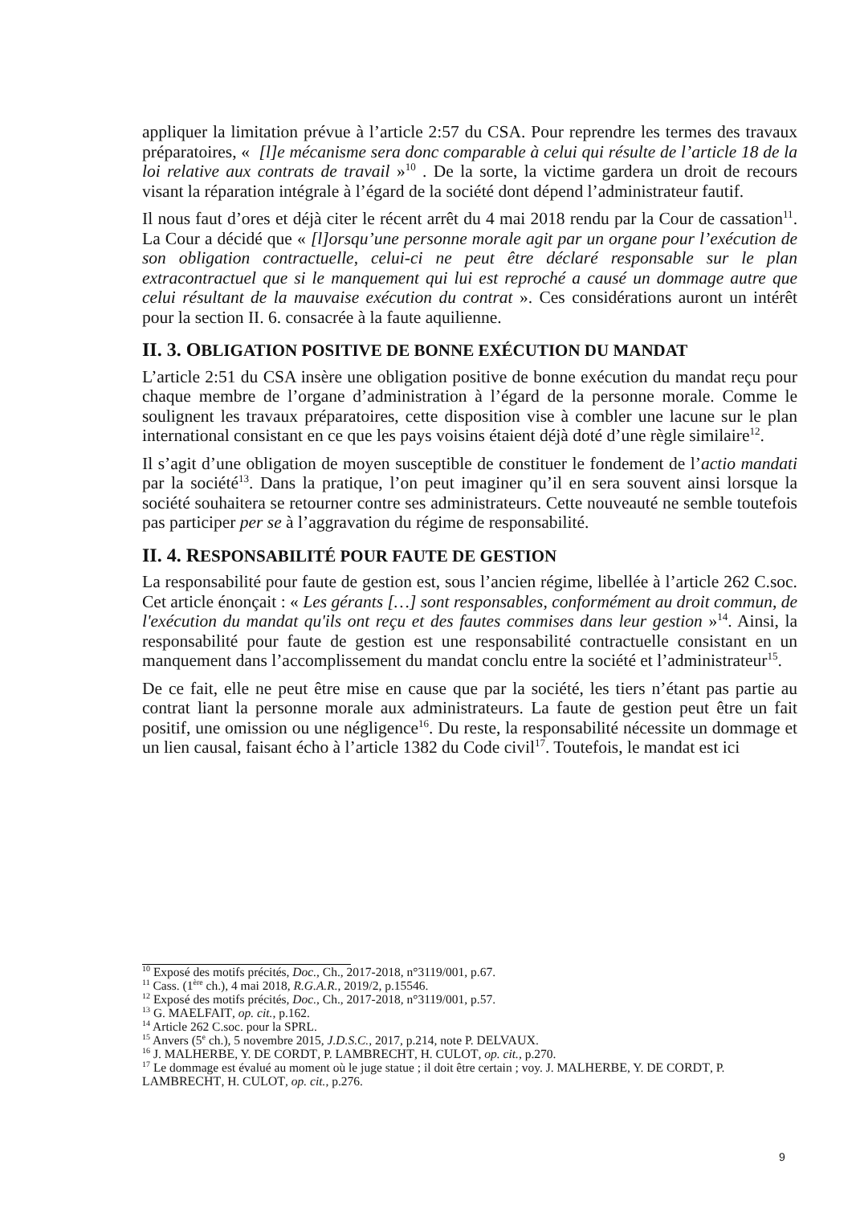appliquer la limitation prévue à l’article 2:57 du CSA. Pour reprendre les termes des travaux préparatoires, « [l]e mécanisme sera donc comparable à celui qui résulte de l’article 18 de la loi relative aux contrats de travail »<sup>10</sup> . De la sorte, la victime gardera un droit de recours visant la réparation intégrale à l’égard de la société dont dépend l’administrateur fautif.
Il nous faut d’ores et déjà citer le récent arrêt du 4 mai 2018 rendu par la Cour de cassation<sup>11</sup>. La Cour a décidé que « [l]orsqu’une personne morale agit par un organe pour l’exécution de son obligation contractuelle, celui-ci ne peut être déclaré responsable sur le plan extracontractuel que si le manquement qui lui est reproché a causé un dommage autre que celui résultant de la mauvaise exécution du contrat ». Ces considérations auront un intérêt pour la section II. 6. consacrée à la faute aquilienne.
II. 3. OBLIGATION POSITIVE DE BONNE EXÉCUTION DU MANDAT
L’article 2:51 du CSA insère une obligation positive de bonne exécution du mandat reçu pour chaque membre de l’organe d’administration à l’égard de la personne morale. Comme le soulignent les travaux préparatoires, cette disposition vise à combler une lacune sur le plan international consistant en ce que les pays voisins étaient déjà doté d’une règle similaire<sup>12</sup>.
Il s’agit d’une obligation de moyen susceptible de constituer le fondement de l’actio mandati par la société<sup>13</sup>. Dans la pratique, l’on peut imaginer qu’il en sera souvent ainsi lorsque la société souhaitera se retourner contre ses administrateurs. Cette nouveauté ne semble toutefois pas participer per se à l’aggravation du régime de responsabilité.
II. 4. RESPONSABILITÉ POUR FAUTE DE GESTION
La responsabilité pour faute de gestion est, sous l’ancien régime, libellée à l’article 262 C.soc. Cet article énonçait : « Les gérants […] sont responsables, conformément au droit commun, de l'exécution du mandat qu'ils ont reçu et des fautes commises dans leur gestion »<sup>14</sup>. Ainsi, la responsabilité pour faute de gestion est une responsabilité contractuelle consistant en un manquement dans l’accomplissement du mandat conclu entre la société et l’administrateur<sup>15</sup>.
De ce fait, elle ne peut être mise en cause que par la société, les tiers n’étant pas partie au contrat liant la personne morale aux administrateurs. La faute de gestion peut être un fait positif, une omission ou une négligence<sup>16</sup>. Du reste, la responsabilité nécessite un dommage et un lien causal, faisant écho à l’article 1382 du Code civil<sup>17</sup>. Toutefois, le mandat est ici
<sup>10</sup> Exposé des motifs précités, Doc., Ch., 2017-2018, n°3119/001, p.67.
<sup>11</sup> Cass. (1<sup>ère</sup> ch.), 4 mai 2018, R.G.A.R., 2019/2, p.15546.
<sup>12</sup> Exposé des motifs précités, Doc., Ch., 2017-2018, n°3119/001, p.57.
<sup>13</sup> G. MAELFAIT, op. cit., p.162.
<sup>14</sup> Article 262 C.soc. pour la SPRL.
<sup>15</sup> Anvers (5<sup>e</sup> ch.), 5 novembre 2015, J.D.S.C., 2017, p.214, note P. DELVAUX.
<sup>16</sup> J. MALHERBE, Y. DE CORDT, P. LAMBRECHT, H. CULOT, op. cit., p.270.
<sup>17</sup> Le dommage est évalué au moment où le juge statue ; il doit être certain ; voy. J. MALHERBE, Y. DE CORDT, P. LAMBRECHT, H. CULOT, op. cit., p.276.
9